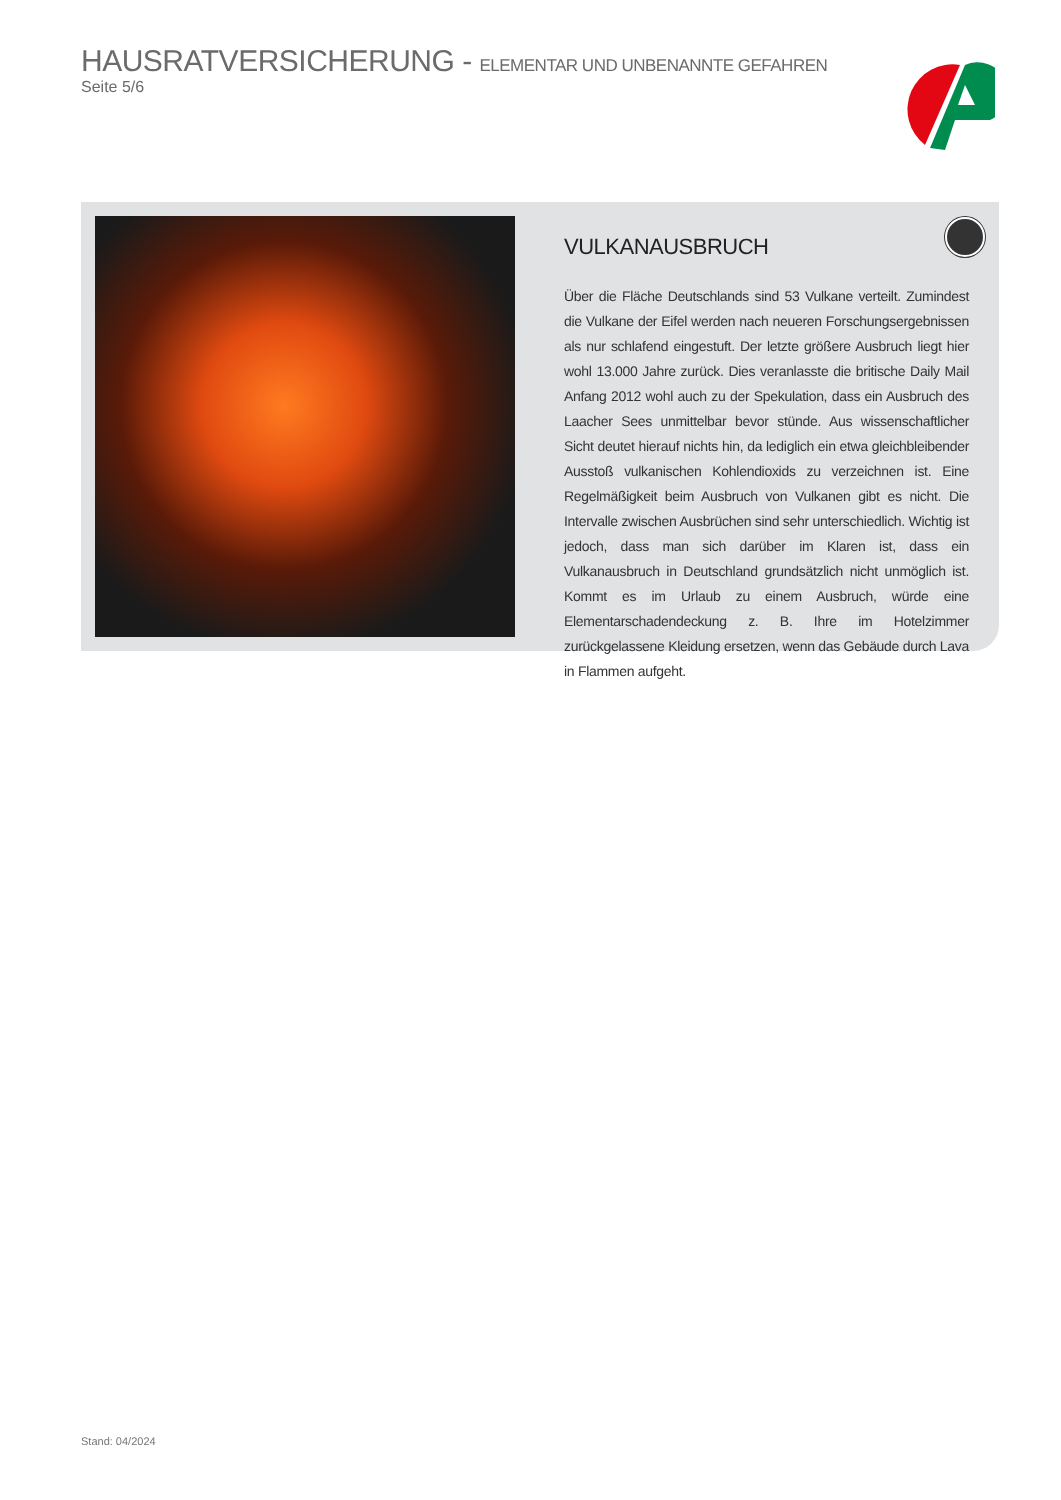HAUSRATVERSICHERUNG - ELEMENTAR UND UNBENANNTE GEFAHREN
Seite 5/6
VULKANAUSBRUCH
Über die Fläche Deutschlands sind 53 Vulkane verteilt. Zumindest die Vulkane der Eifel werden nach neueren Forschungsergebnissen als nur schlafend eingestuft. Der letzte größere Ausbruch liegt hier wohl 13.000 Jahre zurück. Dies veranlasste die britische Daily Mail Anfang 2012 wohl auch zu der Spekulation, dass ein Ausbruch des Laacher Sees unmittelbar bevor stünde. Aus wissenschaftlicher Sicht deutet hierauf nichts hin, da lediglich ein etwa gleichbleibender Ausstoß vulkanischen Kohlendioxids zu verzeichnen ist. Eine Regelmäßigkeit beim Ausbruch von Vulkanen gibt es nicht. Die Intervalle zwischen Ausbrüchen sind sehr unterschiedlich. Wichtig ist jedoch, dass man sich darüber im Klaren ist, dass ein Vulkanausbruch in Deutschland grundsätzlich nicht unmöglich ist. Kommt es im Urlaub zu einem Ausbruch, würde eine Elementarschadendeckung z. B. Ihre im Hotelzimmer zurückgelassene Kleidung ersetzen, wenn das Gebäude durch Lava in Flammen aufgeht.
Stand: 04/2024